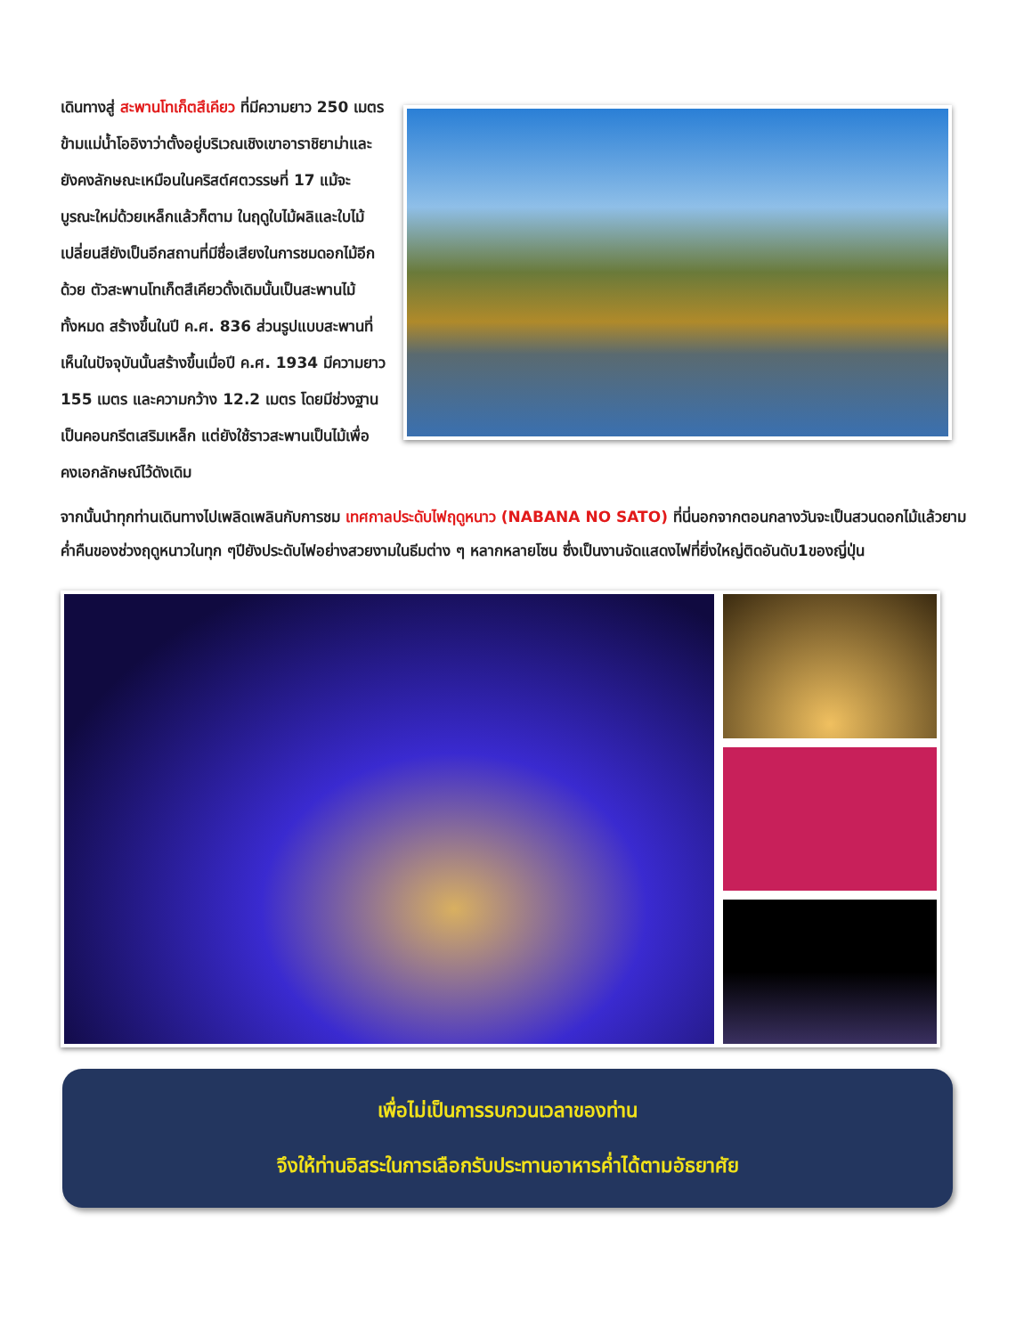เดินทางสู่ สะพานโทเก็ตสึเคียว ที่มีความยาว 250 เมตร ข้ามแม่น้ำโออิงาว่าตั้งอยู่บริเวณเชิงเขาอาราชิยาม่าและยังคงลักษณะเหมือนในคริสต์ศตวรรษที่ 17 แม้จะบูรณะใหม่ด้วยเหล็กแล้วก็ตาม ในฤดูใบไม้ผลิและใบไม้เปลี่ยนสียังเป็นอีกสถานที่มีชื่อเสียงในการชมดอกไม้อีกด้วย ตัวสะพานโทเก็ตสึเคียวดั้งเดิมนั้นเป็นสะพานไม้ทั้งหมด สร้างขึ้นในปี ค.ศ. 836 ส่วนรูปแบบสะพานที่เห็นในปัจจุบันนั้นสร้างขึ้นเมื่อปี ค.ศ. 1934 มีความยาว 155 เมตร และความกว้าง 12.2 เมตร โดยมีช่วงฐานเป็นคอนกรีตเสริมเหล็ก แต่ยังใช้ราวสะพานเป็นไม้เพื่อคงเอกลักษณ์ไว้ดังเดิม
จากนั้นนำทุกท่านเดินทางไปเพลิดเพลินกับการชม เทศกาลประดับไฟฤดูหนาว (NABANA NO SATO) ที่นี่นอกจากตอนกลางวันจะเป็นสวนดอกไม้แล้วยามค่ำคืนของช่วงฤดูหนาวในทุก ๆปียังประดับไฟอย่างสวยงามในธีมต่าง ๆ หลากหลายโซน ซึ่งเป็นงานจัดแสดงไฟที่ยิ่งใหญ่ติดอันดับ1ของญี่ปุ่น
เพื่อไม่เป็นการรบกวนเวลาของท่าน
จึงให้ท่านอิสระในการเลือกรับประทานอาหารค่ำได้ตามอัธยาศัย